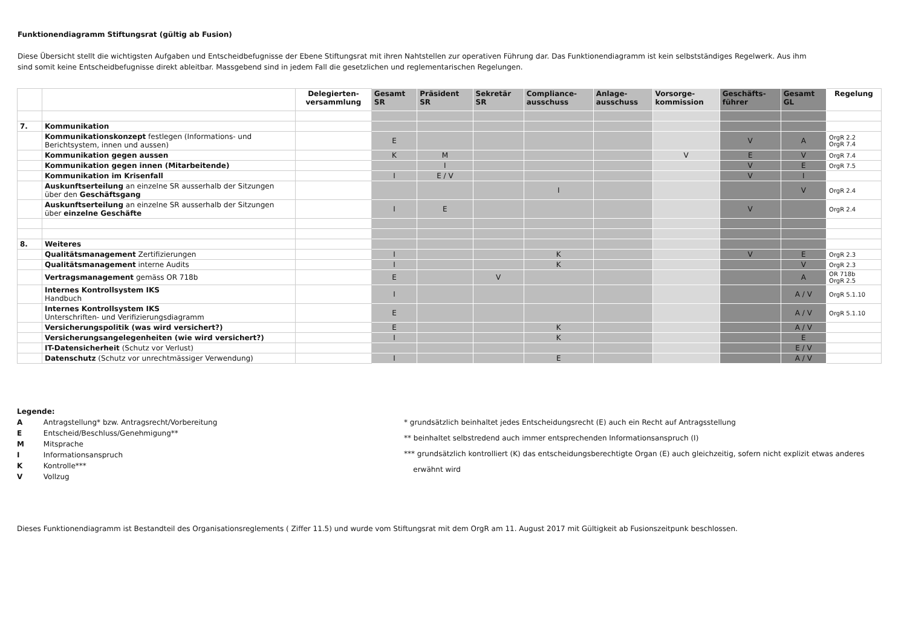Funktionendiagramm Stiftungsrat (gültig ab Fusion)
Diese Übersicht stellt die wichtigsten Aufgaben und Entscheidbefugnisse der Ebene Stiftungsrat mit ihren Nahtstellen zur operativen Führung dar. Das Funktionendiagramm ist kein selbstständiges Regelwerk. Aus ihm
sind somit keine Entscheidbefugnisse direkt ableitbar. Massgebend sind in jedem Fall die gesetzlichen und reglementarischen Regelungen.
| | | Delegierten- versammlung | Gesamt SR | Präsident SR | Sekretär SR | Compliance- ausschuss | Anlage- ausschuss | Vorsorge- kommission | Geschäfts- führer | Gesamt GL | Regelung |
| --- | --- | --- | --- | --- | --- | --- | --- | --- | --- | --- | --- |
| 7. | Kommunikation | | | | | | | | | | |
| | Kommunikationskonzept festlegen (Informations- und Berichtsystem, innen und aussen) | | E | | | | | | V | A | OrgR 2.2 OrgR 7.4 |
| | Kommunikation gegen aussen | | K | M | | | | V | E | V | OrgR 7.4 |
| | Kommunikation gegen innen (Mitarbeitende) | | | I | | | | | V | E | OrgR 7.5 |
| | Kommunikation im Krisenfall | | I | E / V | | | | | V | I | |
| | Auskunftserteilung an einzelne SR ausserhalb der Sitzungen über den Geschäftsgang | | | | | I | | | | V | OrgR 2.4 |
| | Auskunftserteilung an einzelne SR ausserhalb der Sitzungen über einzelne Geschäfte | | I | E | | | | | V | | OrgR 2.4 |
| 8. | Weiteres | | | | | | | | | | |
| | Qualitätsmanagement Zertifizierungen | | I | | | K | | | V | E | OrgR 2.3 |
| | Qualitätsmanagement interne Audits | | I | | | K | | | | V | OrgR 2.3 |
| | Vertragsmanagement gemäss OR 718b | | E | | V | | | | | A | OR 718b OrgR 2.5 |
| | Internes Kontrollsystem IKS Handbuch | | I | | | | | | | A / V | OrgR 5.1.10 |
| | Internes Kontrollsystem IKS Unterschriften- und Verifizierungsdiagramm | | E | | | | | | | A / V | OrgR 5.1.10 |
| | Versicherungspolitik (was wird versichert?) | | E | | | K | | | | A / V | |
| | Versicherungsangelegenheiten (wie wird versichert?) | | I | | | K | | | | E | |
| | IT-Datensicherheit (Schutz vor Verlust) | | | | | | | | | E / V | |
| | Datenschutz (Schutz vor unrechtmässiger Verwendung) | | I | | | E | | | | A / V | |
Legende:
A Antragstellung* bzw. Antragsrecht/Vorbereitung
E Entscheid/Beschluss/Genehmigung**
M Mitsprache
I Informationsanspruch
K Kontrolle***
V Vollzug
* grundsätzlich beinhaltet jedes Entscheidungsrecht (E) auch ein Recht auf Antragsstellung
** beinhaltet selbstredend auch immer entsprechenden Informationsanspruch (I)
*** grundsätzlich kontrolliert (K) das entscheidungsberechtigte Organ (E) auch gleichzeitig, sofern nicht explizit etwas anderes
erwähnt wird
Dieses Funktionendiagramm ist Bestandteil des Organisationsreglements ( Ziffer 11.5) und wurde vom Stiftungsrat mit dem OrgR am 11. August 2017 mit Gültigkeit ab Fusionszeitpunk beschlossen.